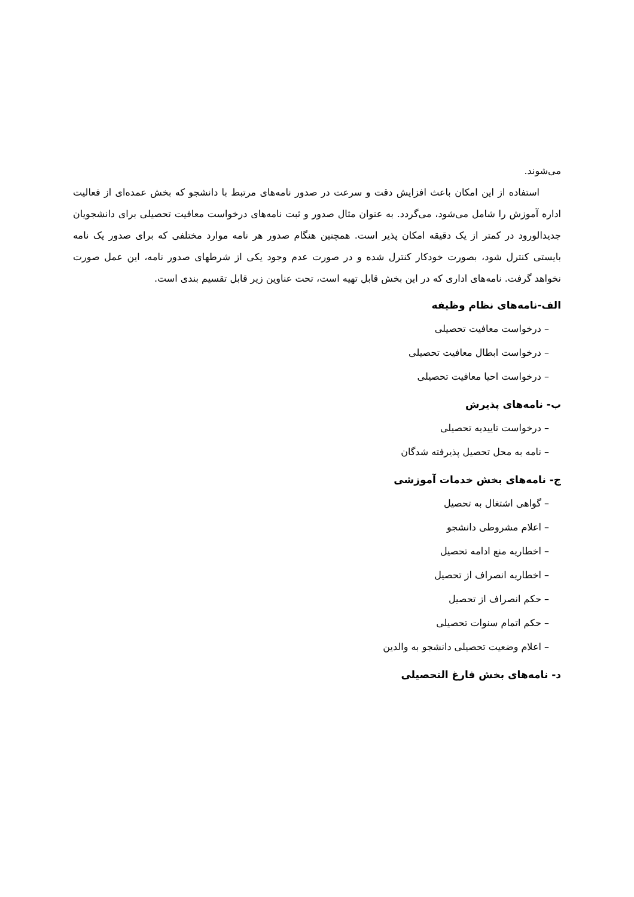می‌شوند.
استفاده از این امکان باعث افزایش دقت و سرعت در صدور نامه‌های مرتبط با دانشجو که بخش عمده‌ای از فعالیت اداره آموزش را شامل می‌شود، می‌گردد. به عنوان مثال صدور و ثبت نامه‌های درخواست معافیت تحصیلی برای دانشجویان جدیدالورود در کمتر از یک دقیقه امکان پذیر است. همچنین هنگام صدور هر نامه موارد مختلفی که برای صدور یک نامه بایستی کنترل شود، بصورت خودکار کنترل شده و در صورت عدم وجود یکی از شرطهای صدور نامه، این عمل صورت نخواهد گرفت. نامه‌های اداری که در این بخش قابل تهیه است، تحت عناوین زیر قابل تقسیم بندی است.
الف-نامه‌های نظام وظیفه
– درخواست معافیت تحصیلی
– درخواست ابطال معافیت تحصیلی
– درخواست احیا معافیت تحصیلی
ب- نامه‌های پذیرش
– درخواست تاییدیه تحصیلی
– نامه به محل تحصیل پذیرفته شدگان
ج- نامه‌های بخش خدمات آموزشی
– گواهی اشتغال به تحصیل
– اعلام مشروطی دانشجو
– اخطاریه منع ادامه تحصیل
– اخطاریه انصراف از تحصیل
– حکم انصراف از تحصیل
– حکم اتمام سنوات تحصیلی
– اعلام وضعیت تحصیلی دانشجو به والدین
د- نامه‌های بخش فارغ التحصیلی